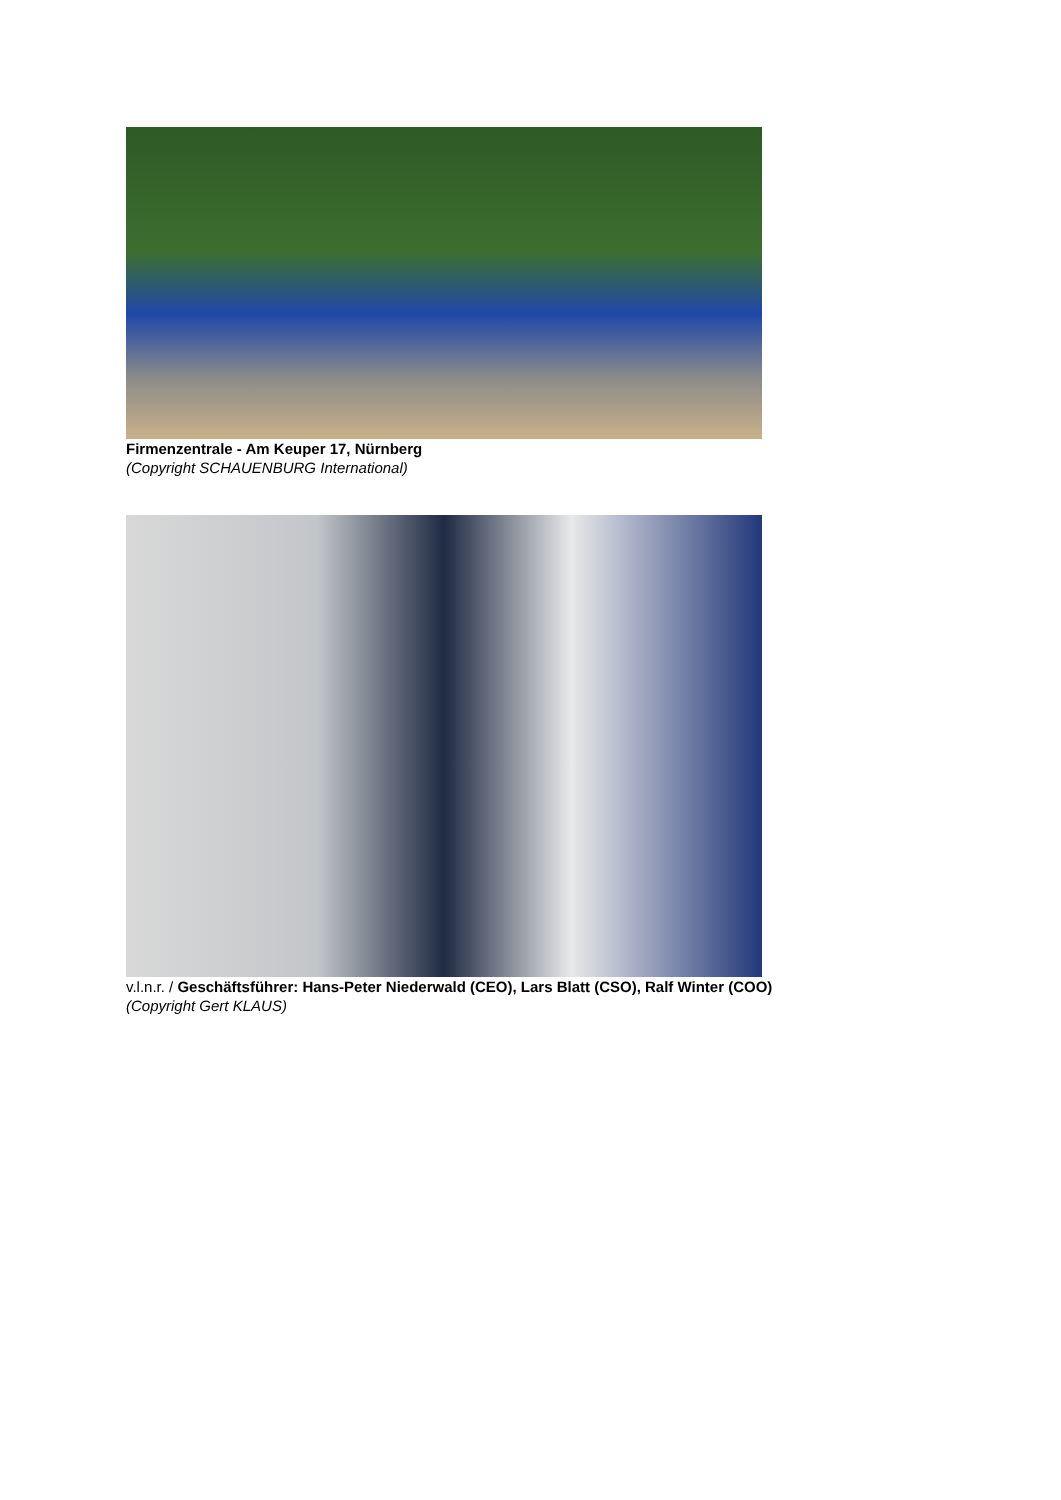Firmenzentrale - Am Keuper 17, Nürnberg
(Copyright SCHAUENBURG International)
v.l.n.r. / Geschäftsführer: Hans-Peter Niederwald (CEO), Lars Blatt (CSO), Ralf Winter (COO)
(Copyright Gert KLAUS)